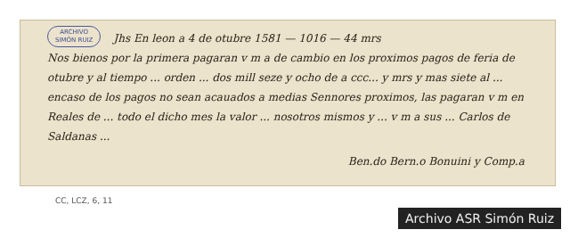ARCHIVO
SIMÓN RUIZ Jhs En leon a 4 de otubre 1581 — 1016 — 44 mrs
Nos bienos por la primera pagaran v m a de cambio en los proximos pagos de feria de otubre y al tiempo ... orden ... dos mill seze y ocho de a ccc... y mrs y mas siete al ... encaso de los pagos no sean acauados a medias Sennores proximos, las pagaran v m en Reales de ... todo el dicho mes la valor ... nosotros mismos y ... v m a sus ... Carlos de Saldanas ...
Ben.do Bern.o Bonuini y Comp.a
CC, LCZ, 6, 11
Archivo ASR Simón Ruiz